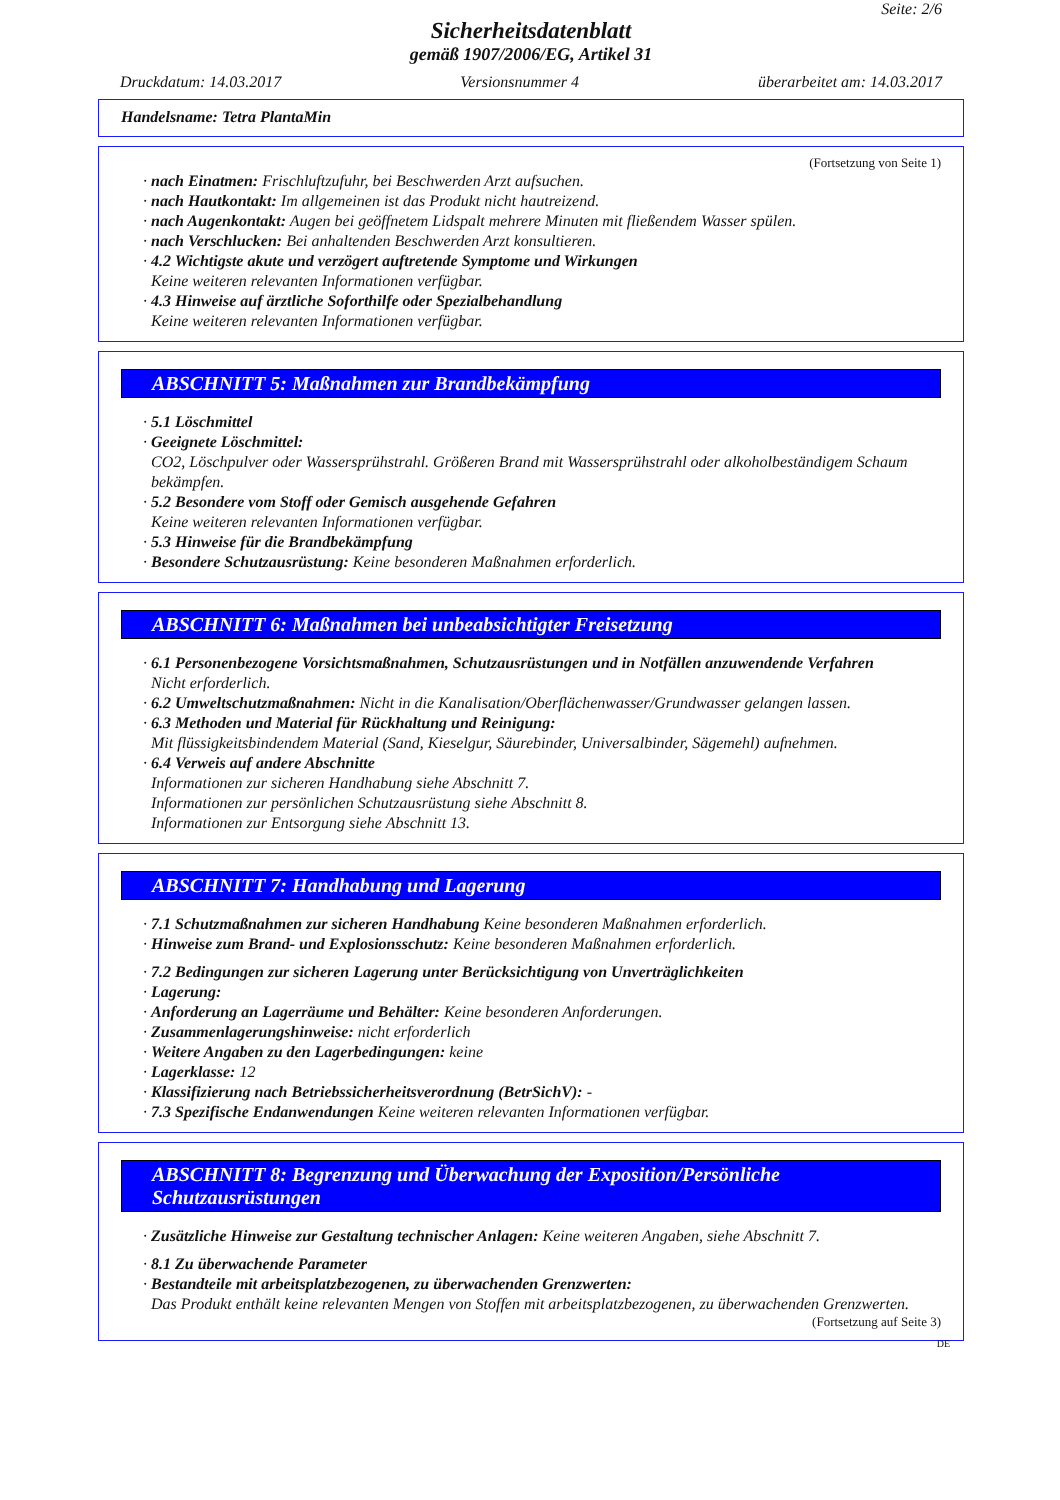Seite: 2/6
Sicherheitsdatenblatt
gemäß 1907/2006/EG, Artikel 31
Druckdatum: 14.03.2017 Versionsnummer 4 überarbeitet am: 14.03.2017
Handelsname: Tetra PlantaMin
(Fortsetzung von Seite 1)
· nach Einatmen: Frischluftzufuhr, bei Beschwerden Arzt aufsuchen.
· nach Hautkontakt: Im allgemeinen ist das Produkt nicht hautreizend.
· nach Augenkontakt: Augen bei geöffnetem Lidspalt mehrere Minuten mit fließendem Wasser spülen.
· nach Verschlucken: Bei anhaltenden Beschwerden Arzt konsultieren.
· 4.2 Wichtigste akute und verzögert auftretende Symptome und Wirkungen
Keine weiteren relevanten Informationen verfügbar.
· 4.3 Hinweise auf ärztliche Soforthilfe oder Spezialbehandlung
Keine weiteren relevanten Informationen verfügbar.
ABSCHNITT 5: Maßnahmen zur Brandbekämpfung
· 5.1 Löschmittel
· Geeignete Löschmittel:
CO2, Löschpulver oder Wassersprühstrahl. Größeren Brand mit Wassersprühstrahl oder alkoholbeständigem Schaum bekämpfen.
· 5.2 Besondere vom Stoff oder Gemisch ausgehende Gefahren
Keine weiteren relevanten Informationen verfügbar.
· 5.3 Hinweise für die Brandbekämpfung
· Besondere Schutzausrüstung: Keine besonderen Maßnahmen erforderlich.
ABSCHNITT 6: Maßnahmen bei unbeabsichtigter Freisetzung
· 6.1 Personenbezogene Vorsichtsmaßnahmen, Schutzausrüstungen und in Notfällen anzuwendende Verfahren
Nicht erforderlich.
· 6.2 Umweltschutzmaßnahmen: Nicht in die Kanalisation/Oberflächenwasser/Grundwasser gelangen lassen.
· 6.3 Methoden und Material für Rückhaltung und Reinigung:
Mit flüssigkeitsbindendem Material (Sand, Kieselgur, Säurebinder, Universalbinder, Sägemehl) aufnehmen.
· 6.4 Verweis auf andere Abschnitte
Informationen zur sicheren Handhabung siehe Abschnitt 7.
Informationen zur persönlichen Schutzausrüstung siehe Abschnitt 8.
Informationen zur Entsorgung siehe Abschnitt 13.
ABSCHNITT 7: Handhabung und Lagerung
· 7.1 Schutzmaßnahmen zur sicheren Handhabung Keine besonderen Maßnahmen erforderlich.
· Hinweise zum Brand- und Explosionsschutz: Keine besonderen Maßnahmen erforderlich.
· 7.2 Bedingungen zur sicheren Lagerung unter Berücksichtigung von Unverträglichkeiten
· Lagerung:
· Anforderung an Lagerräume und Behälter: Keine besonderen Anforderungen.
· Zusammenlagerungshinweise: nicht erforderlich
· Weitere Angaben zu den Lagerbedingungen: keine
· Lagerklasse: 12
· Klassifizierung nach Betriebssicherheitsverordnung (BetrSichV): -
· 7.3 Spezifische Endanwendungen Keine weiteren relevanten Informationen verfügbar.
ABSCHNITT 8: Begrenzung und Überwachung der Exposition/Persönliche Schutzausrüstungen
· Zusätzliche Hinweise zur Gestaltung technischer Anlagen: Keine weiteren Angaben, siehe Abschnitt 7.
· 8.1 Zu überwachende Parameter
· Bestandteile mit arbeitsplatzbezogenen, zu überwachenden Grenzwerten:
Das Produkt enthält keine relevanten Mengen von Stoffen mit arbeitsplatzbezogenen, zu überwachenden Grenzwerten.
(Fortsetzung auf Seite 3)
DE